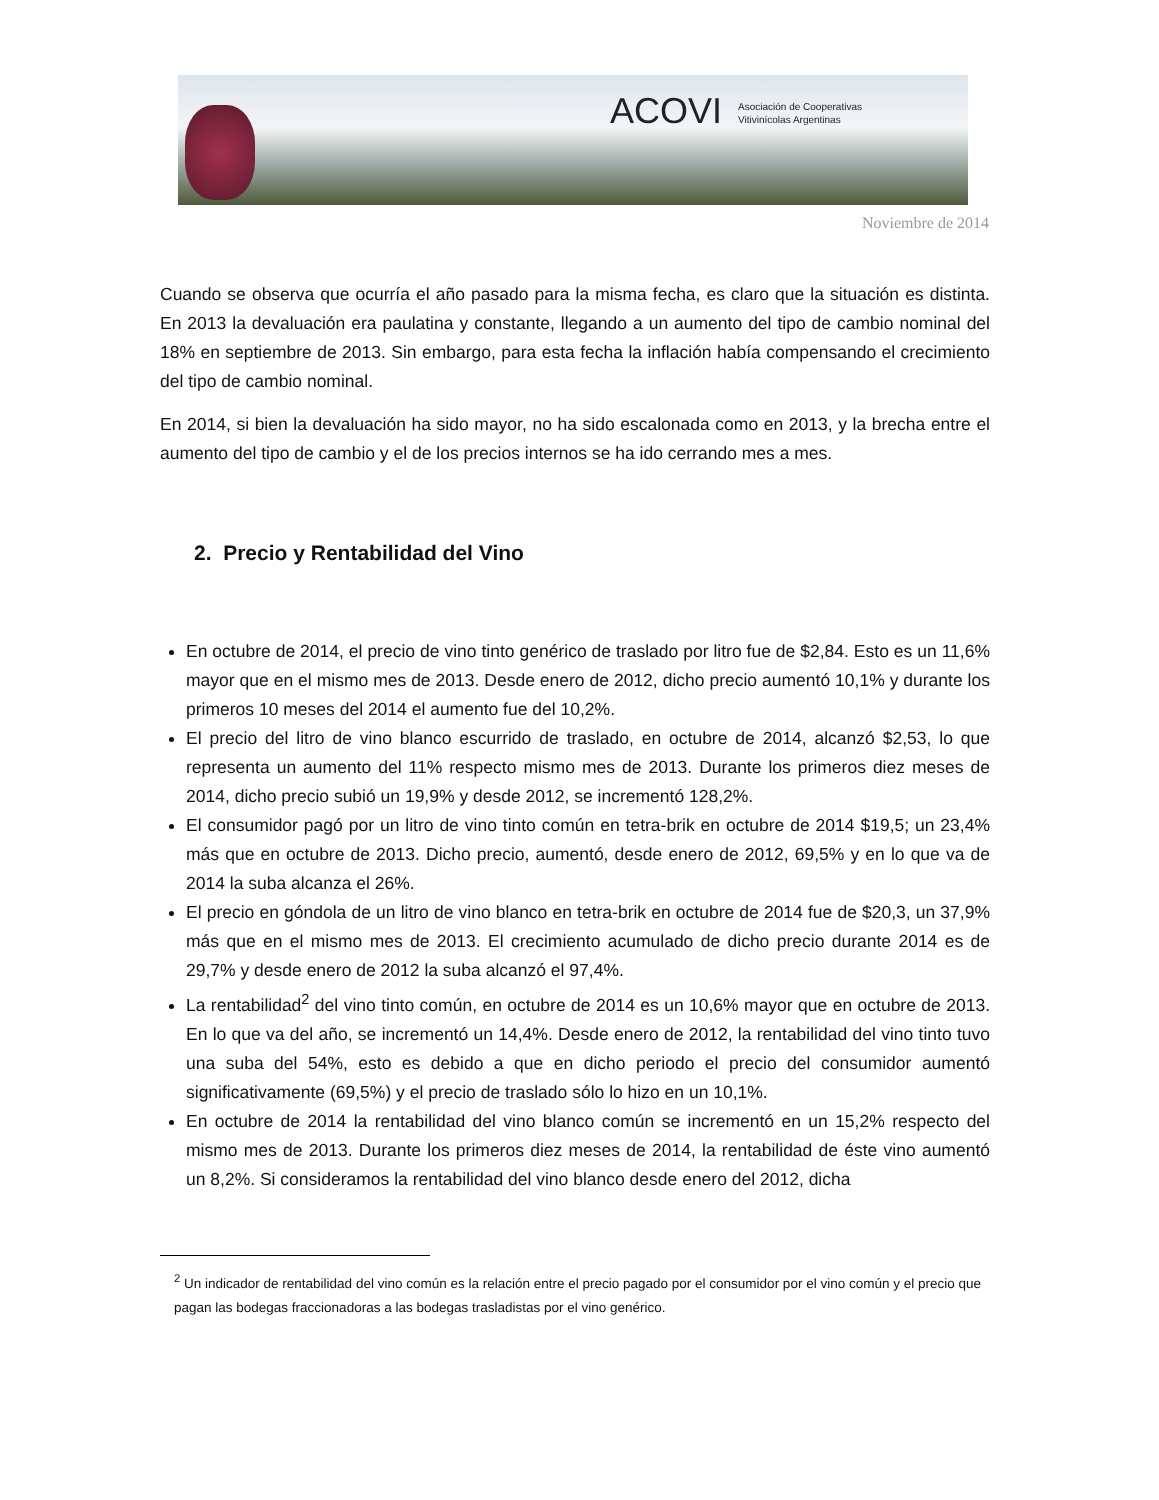ACOVI Asociación de Cooperativas
Vitivinícolas Argentinas
Noviembre de 2014
Cuando se observa que ocurría el año pasado para la misma fecha, es claro que la situación es distinta. En 2013 la devaluación era paulatina y constante, llegando a un aumento del tipo de cambio nominal del 18% en septiembre de 2013. Sin embargo, para esta fecha la inflación había compensando el crecimiento del tipo de cambio nominal.
En 2014, si bien la devaluación ha sido mayor, no ha sido escalonada como en 2013, y la brecha entre el aumento del tipo de cambio y el de los precios internos se ha ido cerrando mes a mes.
2. Precio y Rentabilidad del Vino
En octubre de 2014, el precio de vino tinto genérico de traslado por litro fue de $2,84. Esto es un 11,6% mayor que en el mismo mes de 2013. Desde enero de 2012, dicho precio aumentó 10,1% y durante los primeros 10 meses del 2014 el aumento fue del 10,2%.
El precio del litro de vino blanco escurrido de traslado, en octubre de 2014, alcanzó $2,53, lo que representa un aumento del 11% respecto mismo mes de 2013. Durante los primeros diez meses de 2014, dicho precio subió un 19,9% y desde 2012, se incrementó 128,2%.
El consumidor pagó por un litro de vino tinto común en tetra-brik en octubre de 2014 $19,5; un 23,4% más que en octubre de 2013. Dicho precio, aumentó, desde enero de 2012, 69,5% y en lo que va de 2014 la suba alcanza el 26%.
El precio en góndola de un litro de vino blanco en tetra-brik en octubre de 2014 fue de $20,3, un 37,9% más que en el mismo mes de 2013. El crecimiento acumulado de dicho precio durante 2014 es de 29,7% y desde enero de 2012 la suba alcanzó el 97,4%.
La rentabilidad<sup>2</sup> del vino tinto común, en octubre de 2014 es un 10,6% mayor que en octubre de 2013. En lo que va del año, se incrementó un 14,4%. Desde enero de 2012, la rentabilidad del vino tinto tuvo una suba del 54%, esto es debido a que en dicho periodo el precio del consumidor aumentó significativamente (69,5%) y el precio de traslado sólo lo hizo en un 10,1%.
En octubre de 2014 la rentabilidad del vino blanco común se incrementó en un 15,2% respecto del mismo mes de 2013. Durante los primeros diez meses de 2014, la rentabilidad de éste vino aumentó un 8,2%. Si consideramos la rentabilidad del vino blanco desde enero del 2012, dicha
<sup>2</sup> Un indicador de rentabilidad del vino común es la relación entre el precio pagado por el consumidor por el vino común y el precio que pagan las bodegas fraccionadoras a las bodegas trasladistas por el vino genérico.